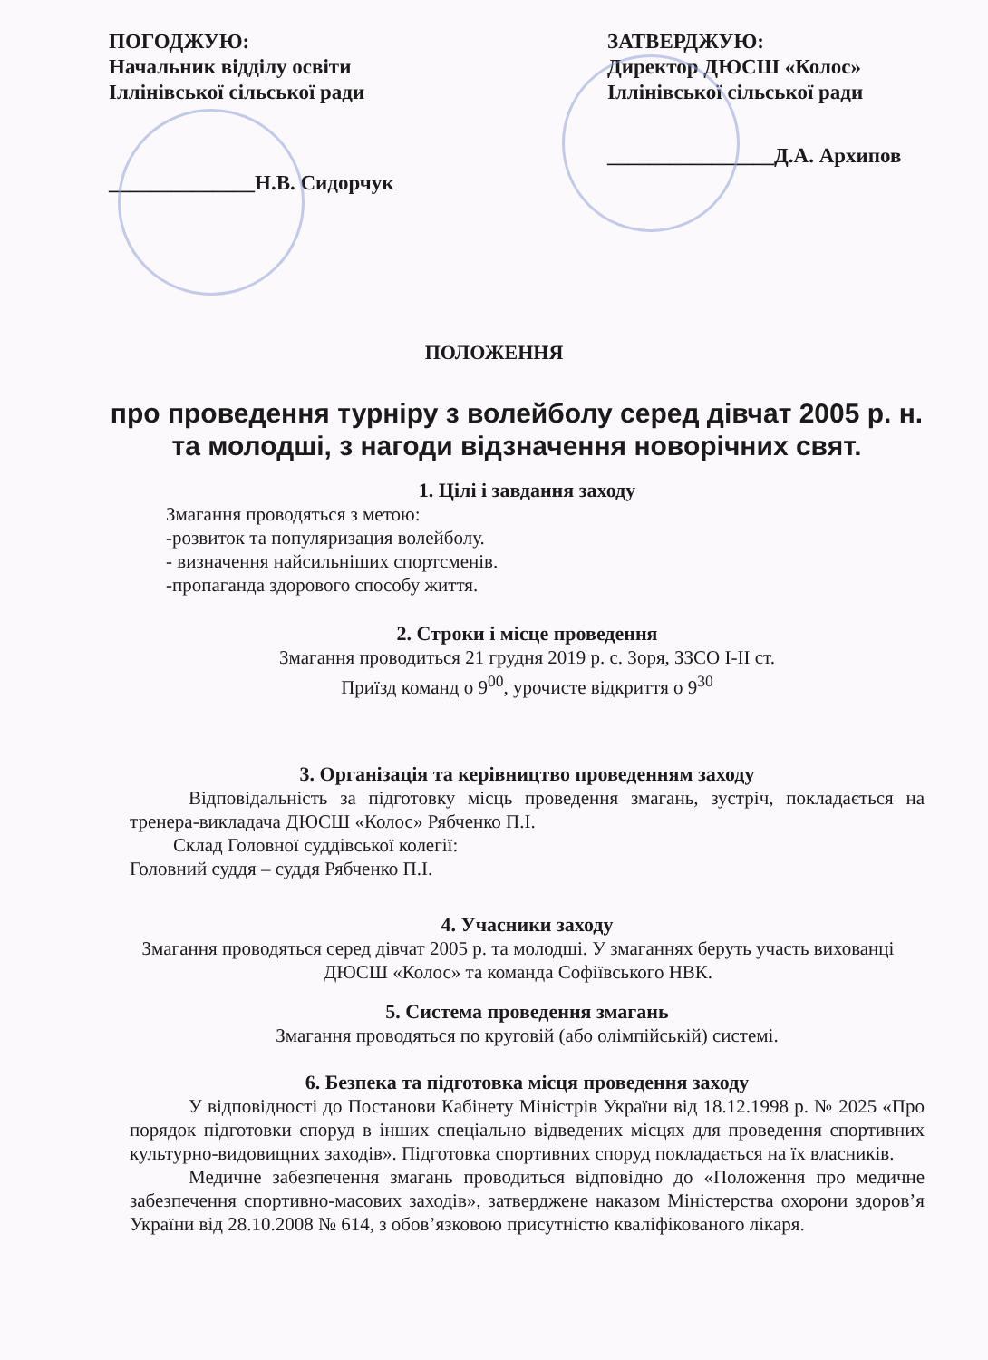ПОГОДЖУЮ:
Начальник відділу освіти
Іллінівської сільської ради
______________Н.В. Сидорчук
ЗАТВЕРДЖУЮ:
Директор ДЮСШ «Колос»
Іллінівської сільської ради
________________Д.А. Архипов
ПОЛОЖЕННЯ
про проведення турніру з волейболу серед дівчат 2005 р. н. та молодші, з нагоди відзначення новорічних свят.
1. Цілі і завдання заходу
Змагання проводяться з метою:
-розвиток та популяризация волейболу.
- визначення найсильніших спортсменів.
-пропаганда здорового способу життя.
2. Строки і місце проведення
Змагання проводиться 21 грудня 2019 р. с. Зоря, ЗЗСО І-ІІ ст.
Приїзд команд о 9<sup>00</sup>, урочисте відкриття о 9<sup>30</sup>
3. Організація та керівництво проведенням заходу
Відповідальність за підготовку місць проведення змагань, зустріч, покладається на тренера-викладача ДЮСШ «Колос» Рябченко П.І.
Склад Головної суддівської колегії:
Головний суддя – суддя Рябченко П.І.
4. Учасники заходу
Змагання проводяться серед дівчат 2005 р. та молодші. У змаганнях беруть участь вихованці ДЮСШ «Колос» та команда Софіївського НВК.
5. Система проведення змагань
Змагання проводяться по круговій (або олімпійській) системі.
6. Безпека та підготовка місця проведення заходу
У відповідності до Постанови Кабінету Міністрів України від 18.12.1998 р. № 2025 «Про порядок підготовки споруд в інших спеціально відведених місцях для проведення спортивних культурно-видовищних заходів». Підготовка спортивних споруд покладається на їх власників.
Медичне забезпечення змагань проводиться відповідно до «Положення про медичне забезпечення спортивно-масових заходів», затверджене наказом Міністерства охорони здоров’я України від 28.10.2008 № 614, з обов’язковою присутністю кваліфікованого лікаря.